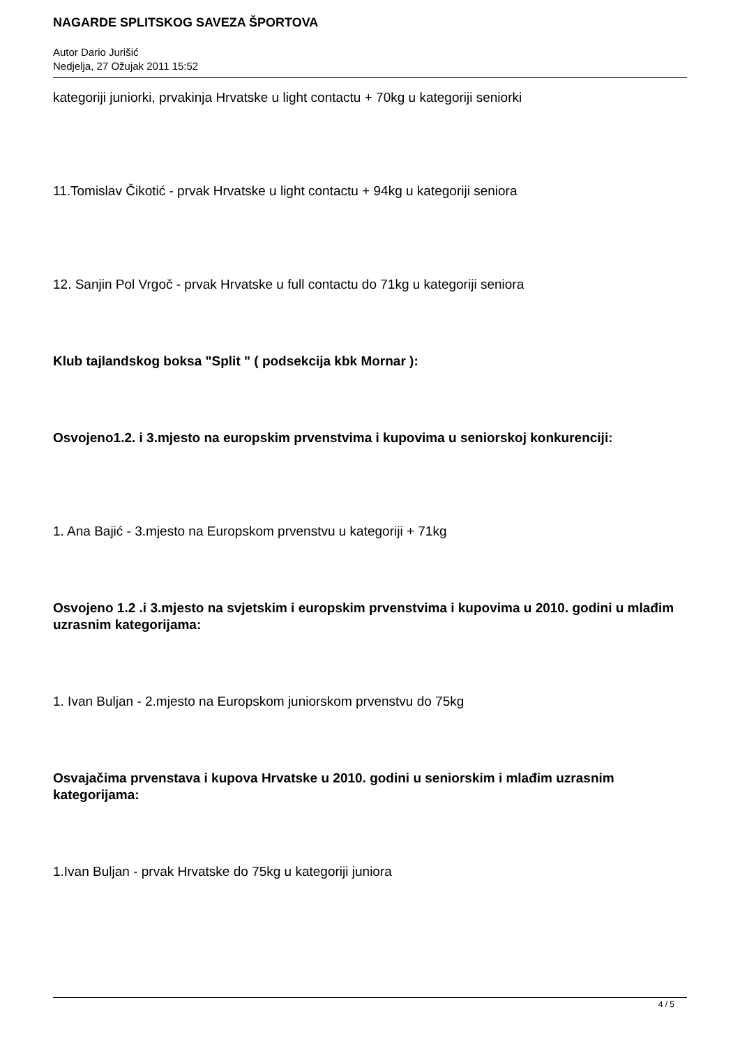NAGARDE SPLITSKOG SAVEZA ŠPORTOVA
Autor Dario Jurišić
Nedjelja, 27 Ožujak 2011 15:52
kategoriji juniorki, prvakinja Hrvatske u light contactu + 70kg u kategoriji seniorki
11.Tomislav Čikotić - prvak Hrvatske u light contactu + 94kg u kategoriji seniora
12. Sanjin Pol Vrgoč - prvak Hrvatske u full contactu do 71kg u kategoriji seniora
Klub tajlandskog boksa "Split " ( podsekcija kbk Mornar ):
Osvojeno1.2. i 3.mjesto na europskim prvenstvima i kupovima u seniorskoj konkurenciji:
1. Ana Bajić - 3.mjesto na Europskom prvenstvu u kategoriji + 71kg
Osvojeno 1.2 .i 3.mjesto na svjetskim i europskim prvenstvima i kupovima u 2010. godini u mlađim uzrasnim kategorijama:
1. Ivan Buljan - 2.mjesto na Europskom juniorskom prvenstvu do 75kg
Osvajačima prvenstava i kupova Hrvatske u 2010. godini u seniorskim i mlađim uzrasnim kategorijama:
1.Ivan Buljan - prvak Hrvatske do 75kg u kategoriji juniora
4 / 5